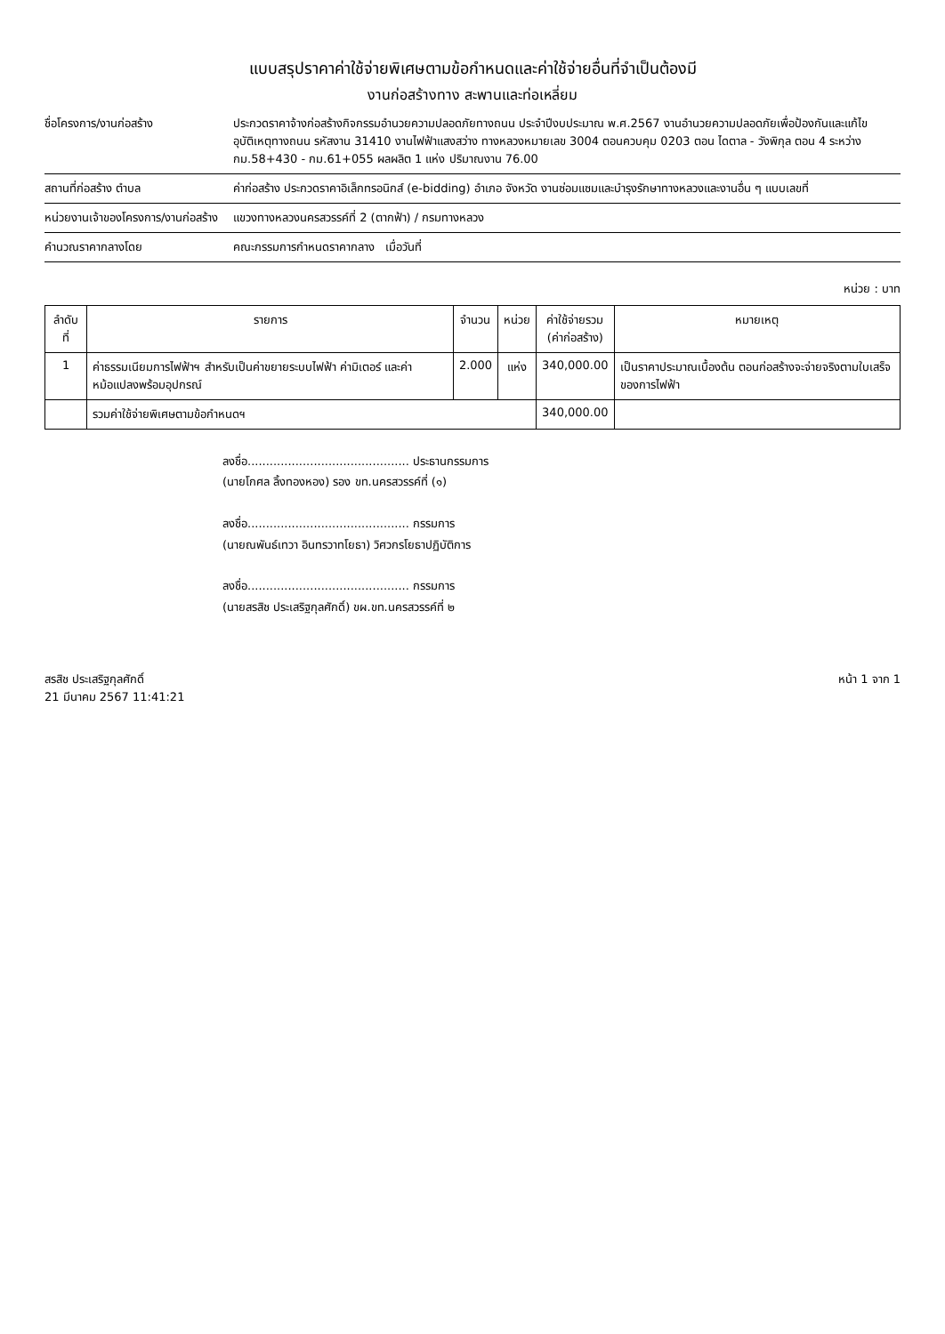แบบสรุปราคาค่าใช้จ่ายพิเศษตามข้อกำหนดและค่าใช้จ่ายอื่นที่จำเป็นต้องมี
งานก่อสร้างทาง สะพานและท่อเหลี่ยม
ชื่อโครงการ/งานก่อสร้าง ประกวดราคาจ้างก่อสร้างกิจกรรมอำนวยความปลอดภัยทางถนน ประจำปีงบประมาณ พ.ศ.2567 งานอำนวยความปลอดภัยเพื่อป้องกันและแก้ไขอุบัติเหตุทางถนน รหัสงาน 31410 งานไฟฟ้าแสงสว่าง ทางหลวงหมายเลข 3004 ตอนควบคุม 0203 ตอน ไดตาล - วังพิกุล ตอน 4 ระหว่าง กม.58+430 - กม.61+055 ผลผลิต 1 แห่ง ปริมาณงาน 76.00
สถานที่ก่อสร้าง ตำบล ค่าก่อสร้าง ประกวดราคาอิเล็กทรอนิกส์ (e-bidding) อำเภอ จังหวัด งานซ่อมแซมและบำรุงรักษาทางหลวงและงานอื่น ๆ แบบเลขที่
หน่วยงานเจ้าของโครงการ/งานก่อสร้าง
แขวงทางหลวงนครสวรรค์ที่ 2 (ตากฟ้า) / กรมทางหลวง
คำนวณราคากลางโดย คณะกรรมการกำหนดราคากลาง เมื่อวันที่
หน่วย : บาท
| ลำดับที่ | รายการ | จำนวน | หน่วย | ค่าใช้จ่ายรวม (ค่าก่อสร้าง) | หมายเหตุ |
| --- | --- | --- | --- | --- | --- |
| 1 | ค่าธรรมเนียมการไฟฟ้าฯ สำหรับเป็นค่าขยายระบบไฟฟ้า ค่ามิเตอร์ และค่าหม้อแปลงพร้อมอุปกรณ์ | 2.000 | แห่ง | 340,000.00 | เป็นราคาประมาณเบื้องต้น ตอนก่อสร้างจะจ่ายจริงตามใบเสร็จของการไฟฟ้า |
| | รวมค่าใช้จ่ายพิเศษตามข้อกำหนดฯ | | | 340,000.00 | |
ลงชื่อ............................................ ประธานกรรมการ
(นายโกศล ลิ้งทองหอง) รอง ขท.นครสวรรค์ที่ (๑)
ลงชื่อ............................................ กรรมการ
(นายณพันธ์เทวา อินทรวาทโยธา) วิศวกรโยธาปฏิบัติการ
ลงชื่อ............................................ กรรมการ
(นายสรสิช ประเสริฐกุลศักดิ์) ขผ.ขท.นครสวรรค์ที่ ๒
สรสิช ประเสริฐกุลศักดิ์
21 มีนาคม 2567 11:41:21
หน้า 1 จาก 1